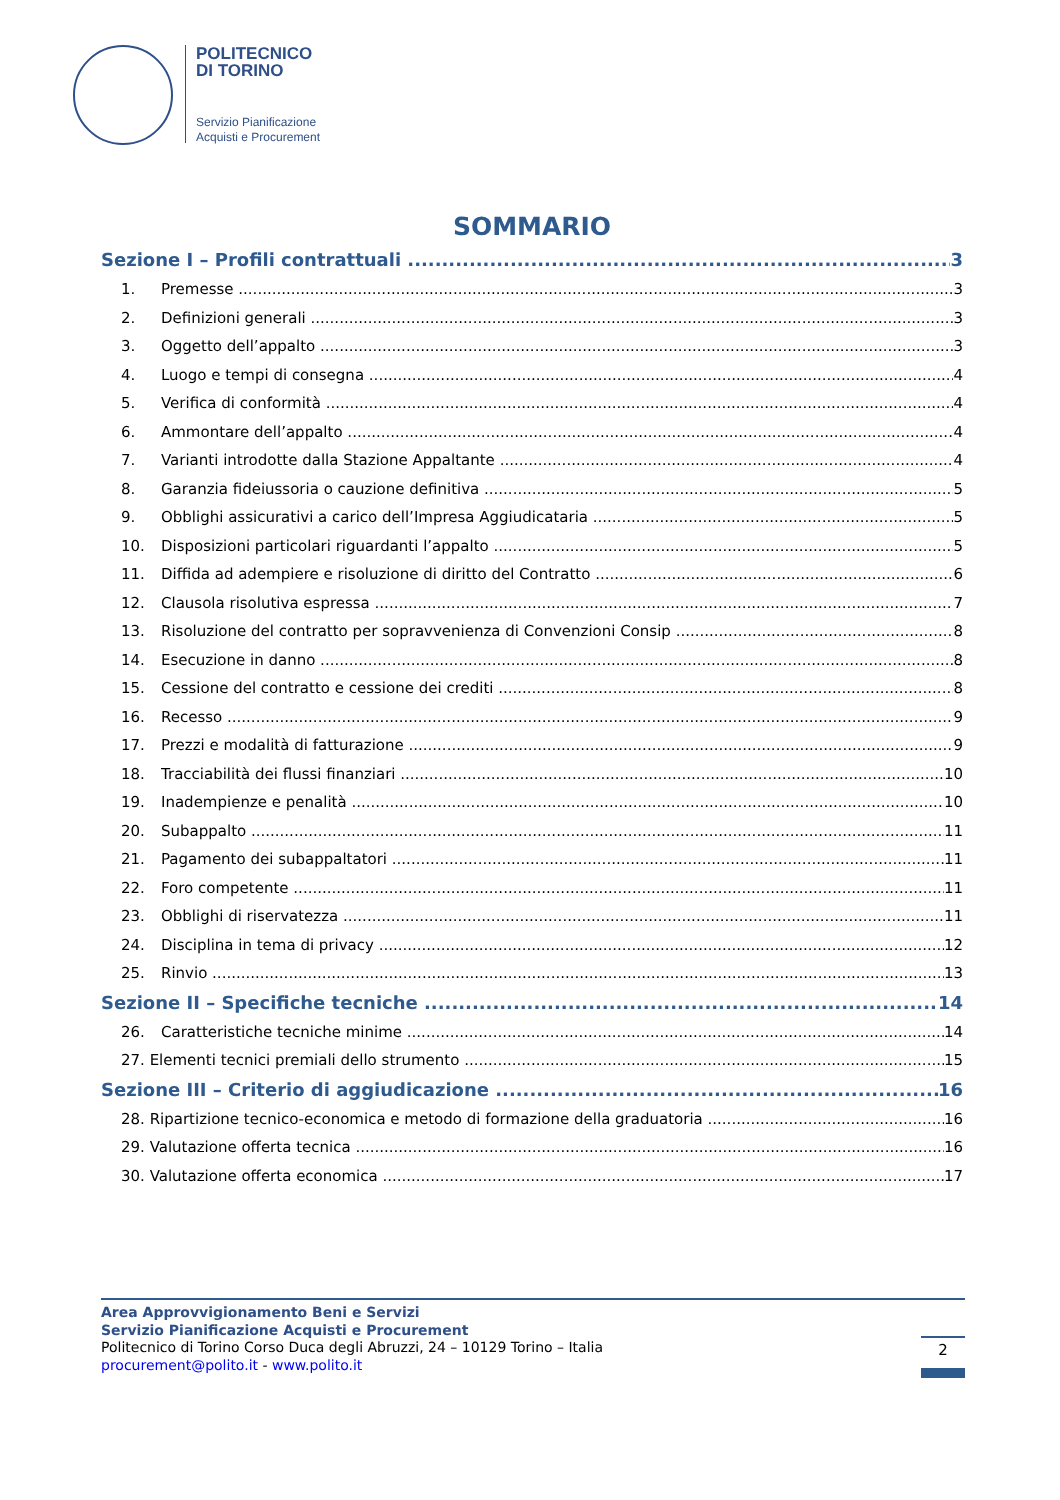POLITECNICO
DI TORINO
Servizio Pianificazione
Acquisti e Procurement
SOMMARIO
Sezione I – Profili contrattuali 3
1. Premesse 3
2. Definizioni generali 3
3. Oggetto dell’appalto 3
4. Luogo e tempi di consegna 4
5. Verifica di conformità 4
6. Ammontare dell’appalto 4
7. Varianti introdotte dalla Stazione Appaltante 4
8. Garanzia fideiussoria o cauzione definitiva 5
9. Obblighi assicurativi a carico dell’Impresa Aggiudicataria 5
10. Disposizioni particolari riguardanti l’appalto 5
11. Diffida ad adempiere e risoluzione di diritto del Contratto 6
12. Clausola risolutiva espressa 7
13. Risoluzione del contratto per sopravvenienza di Convenzioni Consip 8
14. Esecuzione in danno 8
15. Cessione del contratto e cessione dei crediti 8
16. Recesso 9
17. Prezzi e modalità di fatturazione 9
18. Tracciabilità dei flussi finanziari 10
19. Inadempienze e penalità 10
20. Subappalto 11
21. Pagamento dei subappaltatori 11
22. Foro competente 11
23. Obblighi di riservatezza 11
24. Disciplina in tema di privacy 12
25. Rinvio 13
Sezione II – Specifiche tecniche 14
26. Caratteristiche tecniche minime 14
27. Elementi tecnici premiali dello strumento 15
Sezione III – Criterio di aggiudicazione 16
28. Ripartizione tecnico-economica e metodo di formazione della graduatoria 16
29. Valutazione offerta tecnica 16
30. Valutazione offerta economica 17
Area Approvvigionamento Beni e Servizi
Servizio Pianificazione Acquisti e Procurement
Politecnico di Torino Corso Duca degli Abruzzi, 24 – 10129 Torino – Italia
procurement@polito.it - www.polito.it
2